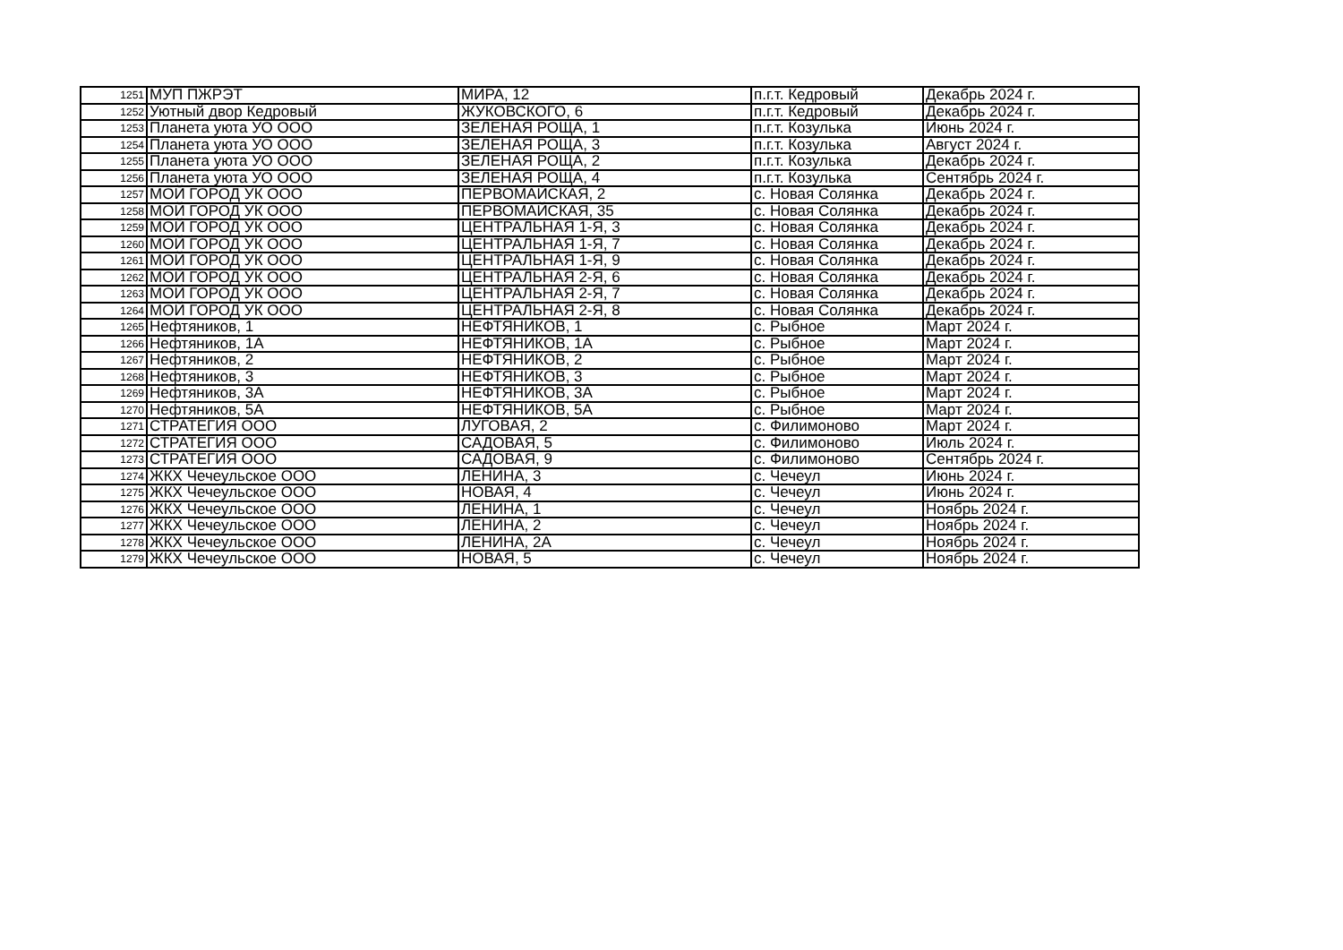| 1251 | МУП ПЖРЭТ | МИРА, 12 | п.г.т. Кедровый | Декабрь 2024 г. |
| 1252 | Уютный двор Кедровый | ЖУКОВСКОГО, 6 | п.г.т. Кедровый | Декабрь 2024 г. |
| 1253 | Планета уюта УО ООО | ЗЕЛЕНАЯ РОЩА, 1 | п.г.т. Козулька | Июнь 2024 г. |
| 1254 | Планета уюта УО ООО | ЗЕЛЕНАЯ РОЩА, 3 | п.г.т. Козулька | Август 2024 г. |
| 1255 | Планета уюта УО ООО | ЗЕЛЕНАЯ РОЩА, 2 | п.г.т. Козулька | Декабрь 2024 г. |
| 1256 | Планета уюта УО ООО | ЗЕЛЕНАЯ РОЩА, 4 | п.г.т. Козулька | Сентябрь 2024 г. |
| 1257 | МОЙ ГОРОД УК ООО | ПЕРВОМАЙСКАЯ, 2 | с. Новая Солянка | Декабрь 2024 г. |
| 1258 | МОЙ ГОРОД УК ООО | ПЕРВОМАЙСКАЯ, 35 | с. Новая Солянка | Декабрь 2024 г. |
| 1259 | МОЙ ГОРОД УК ООО | ЦЕНТРАЛЬНАЯ 1-Я, 3 | с. Новая Солянка | Декабрь 2024 г. |
| 1260 | МОЙ ГОРОД УК ООО | ЦЕНТРАЛЬНАЯ 1-Я, 7 | с. Новая Солянка | Декабрь 2024 г. |
| 1261 | МОЙ ГОРОД УК ООО | ЦЕНТРАЛЬНАЯ 1-Я, 9 | с. Новая Солянка | Декабрь 2024 г. |
| 1262 | МОЙ ГОРОД УК ООО | ЦЕНТРАЛЬНАЯ 2-Я, 6 | с. Новая Солянка | Декабрь 2024 г. |
| 1263 | МОЙ ГОРОД УК ООО | ЦЕНТРАЛЬНАЯ 2-Я, 7 | с. Новая Солянка | Декабрь 2024 г. |
| 1264 | МОЙ ГОРОД УК ООО | ЦЕНТРАЛЬНАЯ 2-Я, 8 | с. Новая Солянка | Декабрь 2024 г. |
| 1265 | Нефтяников, 1 | НЕФТЯНИКОВ, 1 | с. Рыбное | Март 2024 г. |
| 1266 | Нефтяников, 1А | НЕФТЯНИКОВ, 1А | с. Рыбное | Март 2024 г. |
| 1267 | Нефтяников, 2 | НЕФТЯНИКОВ, 2 | с. Рыбное | Март 2024 г. |
| 1268 | Нефтяников, 3 | НЕФТЯНИКОВ, 3 | с. Рыбное | Март 2024 г. |
| 1269 | Нефтяников, 3А | НЕФТЯНИКОВ, 3А | с. Рыбное | Март 2024 г. |
| 1270 | Нефтяников, 5А | НЕФТЯНИКОВ, 5А | с. Рыбное | Март 2024 г. |
| 1271 | СТРАТЕГИЯ ООО | ЛУГОВАЯ, 2 | с. Филимоново | Март 2024 г. |
| 1272 | СТРАТЕГИЯ ООО | САДОВАЯ, 5 | с. Филимоново | Июль 2024 г. |
| 1273 | СТРАТЕГИЯ ООО | САДОВАЯ, 9 | с. Филимоново | Сентябрь 2024 г. |
| 1274 | ЖКХ Чечеульское ООО | ЛЕНИНА, 3 | с. Чечеул | Июнь 2024 г. |
| 1275 | ЖКХ Чечеульское ООО | НОВАЯ, 4 | с. Чечеул | Июнь 2024 г. |
| 1276 | ЖКХ Чечеульское ООО | ЛЕНИНА, 1 | с. Чечеул | Ноябрь 2024 г. |
| 1277 | ЖКХ Чечеульское ООО | ЛЕНИНА, 2 | с. Чечеул | Ноябрь 2024 г. |
| 1278 | ЖКХ Чечеульское ООО | ЛЕНИНА, 2А | с. Чечеул | Ноябрь 2024 г. |
| 1279 | ЖКХ Чечеульское ООО | НОВАЯ, 5 | с. Чечеул | Ноябрь 2024 г. |